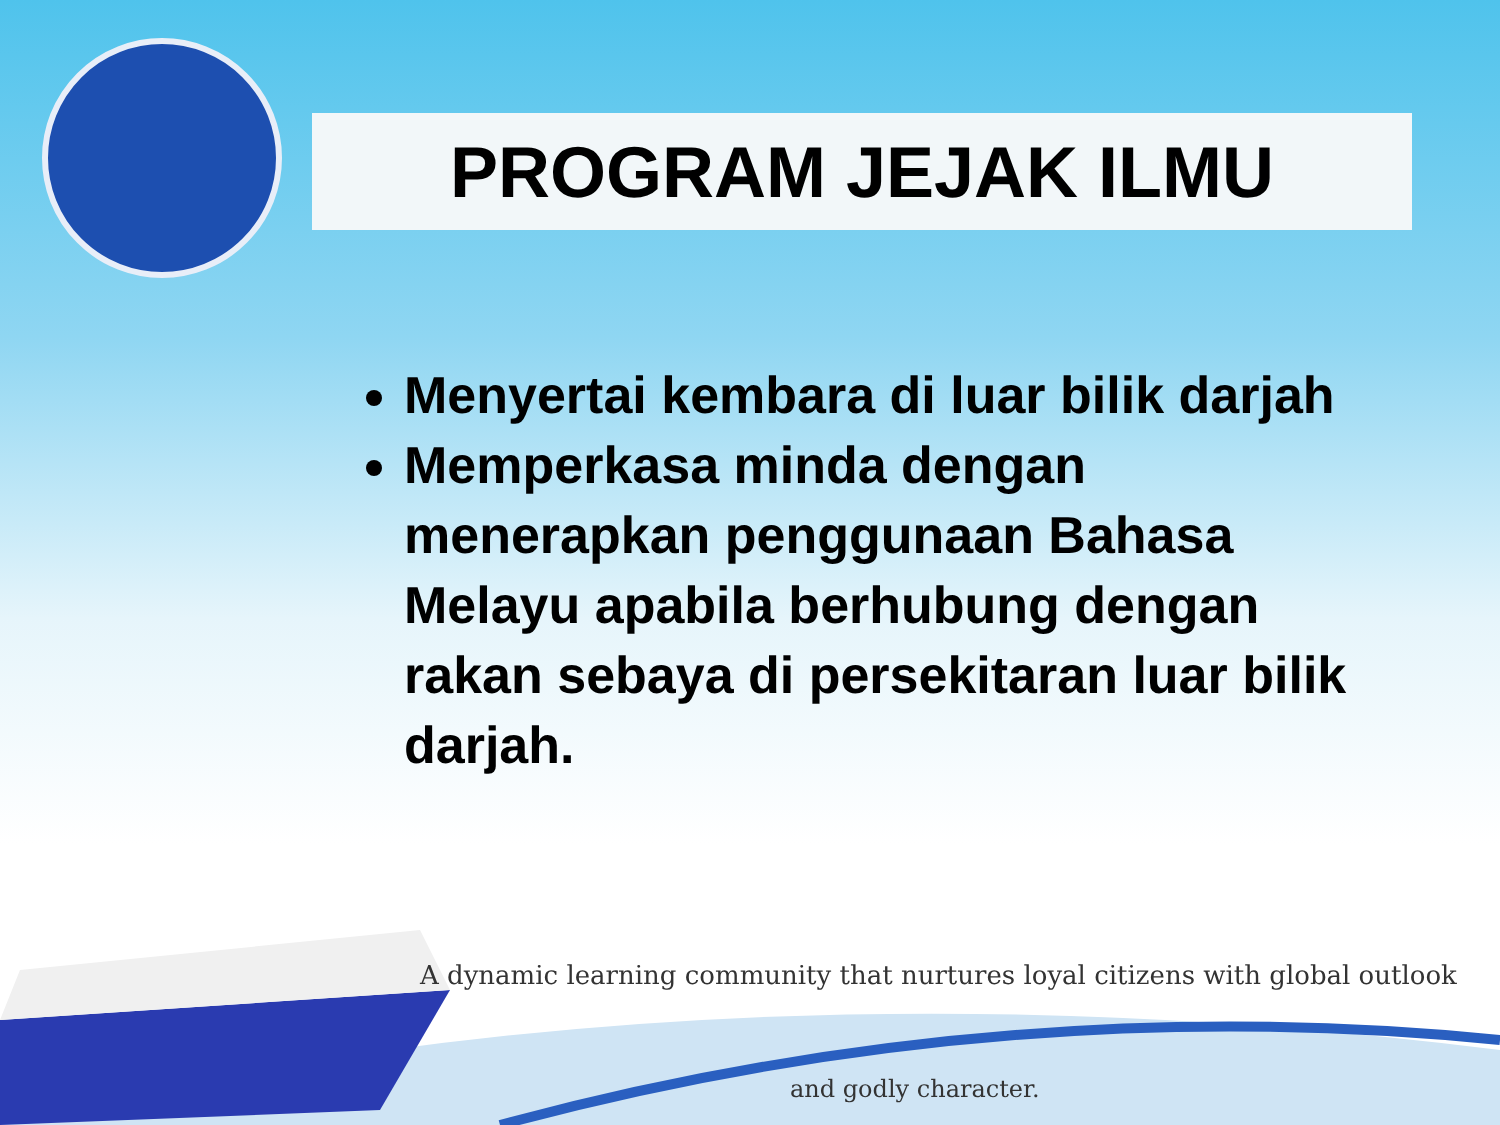PROGRAM JEJAK ILMU
Menyertai kembara di luar bilik darjah
Memperkasa minda dengan menerapkan penggunaan Bahasa Melayu apabila berhubung dengan rakan sebaya di persekitaran luar bilik darjah.
A dynamic learning community that nurtures loyal citizens with global outlook
and godly character.